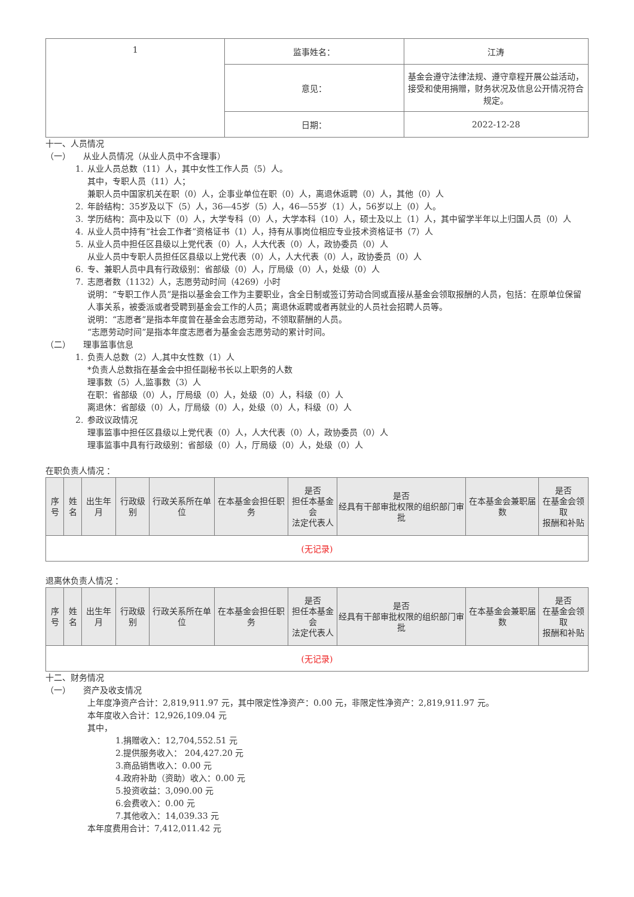| 1 | 监事姓名： | 江涛 |
| | 意见： | 基金会遵守法律法规、遵守章程开展公益活动，接受和使用捐赠，财务状况及信息公开情况符合规定。 |
| | 日期： | 2022-12-28 |
十一、人员情况
（一）　　从业人员情况（从业人员中不含理事）
1. 从业人员总数（11）人，其中女性工作人员（5）人。
其中，专职人员（11）人；
兼职人员中国家机关在职（0）人，企事业单位在职（0）人，离退休返聘（0）人，其他（0）人
2. 年龄结构：35岁及以下（5）人，36—45岁（5）人，46—55岁（1）人，56岁以上（0）人。
3. 学历结构：高中及以下（0）人，大学专科（0）人，大学本科（10）人，硕士及以上（1）人，其中留学半年以上归国人员（0）人
4. 从业人员中持有“社会工作者”资格证书（1）人，持有从事岗位相应专业技术资格证书（7）人
5. 从业人员中担任区县级以上党代表（0）人，人大代表（0）人，政协委员（0）人
从业人员中专职人员担任区县级以上党代表（0）人，人大代表（0）人，政协委员（0）人
6. 专、兼职人员中具有行政级别：省部级（0）人，厅局级（0）人，处级（0）人
7. 志愿者数（1132）人，志愿劳动时间（4269）小时
说明：“专职工作人员”是指以基金会工作为主要职业，含全日制或签订劳动合同或直接从基金会领取报酬的人员，包括：在原单位保留人事关系，被委派或者受聘到基金会工作的人员；离退休返聘或者再就业的人员社会招聘人员等。
说明：“志愿者”是指本年度曾在基金会志愿劳动，不领取薪酬的人员。
“志愿劳动时间”是指本年度志愿者为基金会志愿劳动的累计时间。
（二）　　理事监事信息
1. 负责人总数（2）人,其中女性数（1）人
*负责人总数指在基金会中担任副秘书长以上职务的人数
理事数（5）人,监事数（3）人
在职：省部级（0）人，厅局级（0）人，处级（0）人，科级（0）人
离退休：省部级（0）人，厅局级（0）人，处级（0）人，科级（0）人
2. 参政议政情况
理事监事中担任区县级以上党代表（0）人，人大代表（0）人，政协委员（0）人
理事监事中具有行政级别：省部级（0）人，厅局级（0）人，处级（0）人
在职负责人情况 ：
| 序号 | 姓名 | 出生年月 | 行政级别 | 行政关系所在单位 | 在本基金会担任职务 | 是否 担任本基金会 法定代表人 | 是否 经具有干部审批权限的组织部门审批 | 在本基金会兼职届数 | 是否 在基金会领取 报酬和补贴 |
| --- | --- | --- | --- | --- | --- | --- | --- | --- | --- |
| (无记录) | | | | | | | | | |
退离休负责人情况 ：
| 序号 | 姓名 | 出生年月 | 行政级别 | 行政关系所在单位 | 在本基金会担任职务 | 是否 担任本基金会 法定代表人 | 是否 经具有干部审批权限的组织部门审批 | 在本基金会兼职届数 | 是否 在基金会领取 报酬和补贴 |
| --- | --- | --- | --- | --- | --- | --- | --- | --- | --- |
| (无记录) | | | | | | | | | |
十二、财务情况
（一）　　资产及收支情况
上年度净资产合计：2,819,911.97 元，其中限定性净资产：0.00 元，非限定性净资产：2,819,911.97 元。
本年度收入合计：12,926,109.04 元
其中，
1.捐赠收入：12,704,552.51 元
2.提供服务收入： 204,427.20 元
3.商品销售收入：0.00 元
4.政府补助（资助）收入：0.00 元
5.投资收益：3,090.00 元
6.会费收入：0.00 元
7.其他收入：14,039.33 元
本年度费用合计：7,412,011.42 元